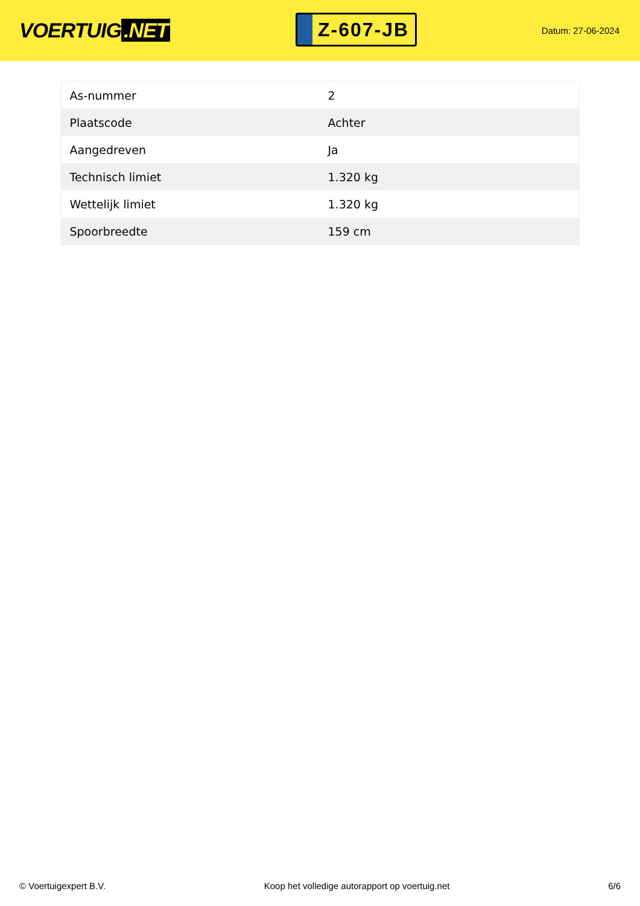VOERTUIG.NET
Z-607-JB
Datum: 27-06-2024
| As-nummer | 2 |
| Plaatscode | Achter |
| Aangedreven | Ja |
| Technisch limiet | 1.320 kg |
| Wettelijk limiet | 1.320 kg |
| Spoorbreedte | 159 cm |
© Voertuigexpert B.V. Koop het volledige autorapport op voertuig.net 6/6